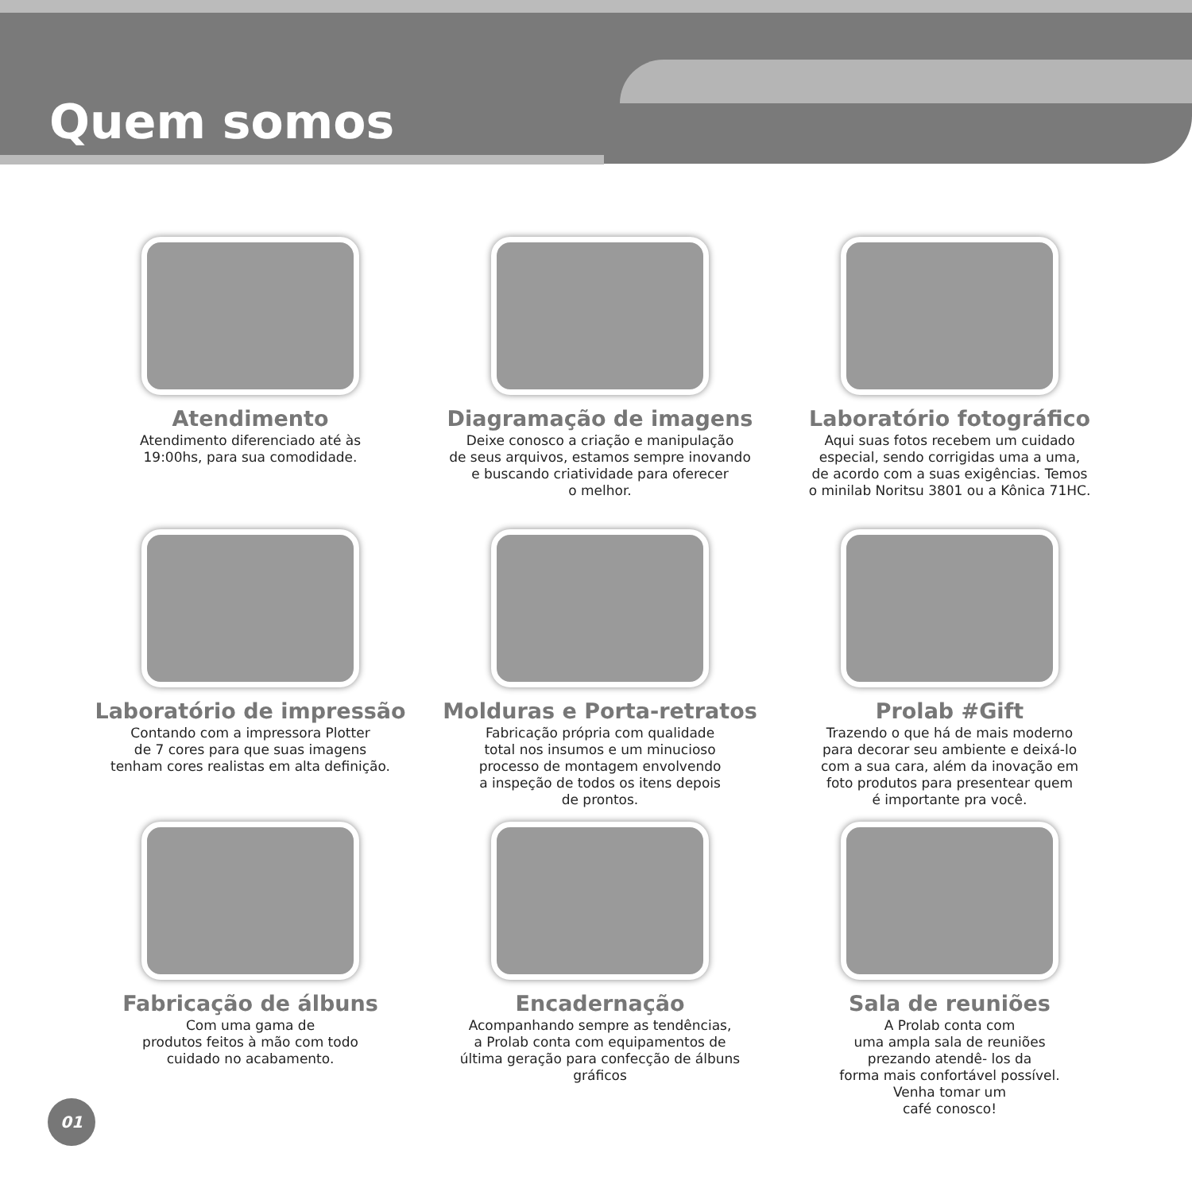Quem somos
Atendimento
Atendimento diferenciado até às
19:00hs, para sua comodidade.
Diagramação de imagens
Deixe conosco a criação e manipulação
de seus arquivos, estamos sempre inovando
e buscando criatividade para oferecer
o melhor.
Laboratório fotográfico
Aqui suas fotos recebem um cuidado
especial, sendo corrigidas uma a uma,
de acordo com a suas exigências. Temos
o minilab Noritsu 3801 ou a Kônica 71HC.
Laboratório de impressão
Contando com a impressora Plotter
de 7 cores para que suas imagens
tenham cores realistas em alta definição.
Molduras e Porta-retratos
Fabricação própria com qualidade
total nos insumos e um minucioso
processo de montagem envolvendo
a inspeção de todos os itens depois
de prontos.
Prolab #Gift
Trazendo o que há de mais moderno
para decorar seu ambiente e deixá-lo
com a sua cara, além da inovação em
foto produtos para presentear quem
é importante pra você.
Fabricação de álbuns
Com uma gama de
produtos feitos à mão com todo
cuidado no acabamento.
Encadernação
Acompanhando sempre as tendências,
a Prolab conta com equipamentos de
última geração para confecção de álbuns
gráficos
Sala de reuniões
A Prolab conta com
uma ampla sala de reuniões
prezando atendê- los da
forma mais confortável possível.
Venha tomar um
café conosco!
01